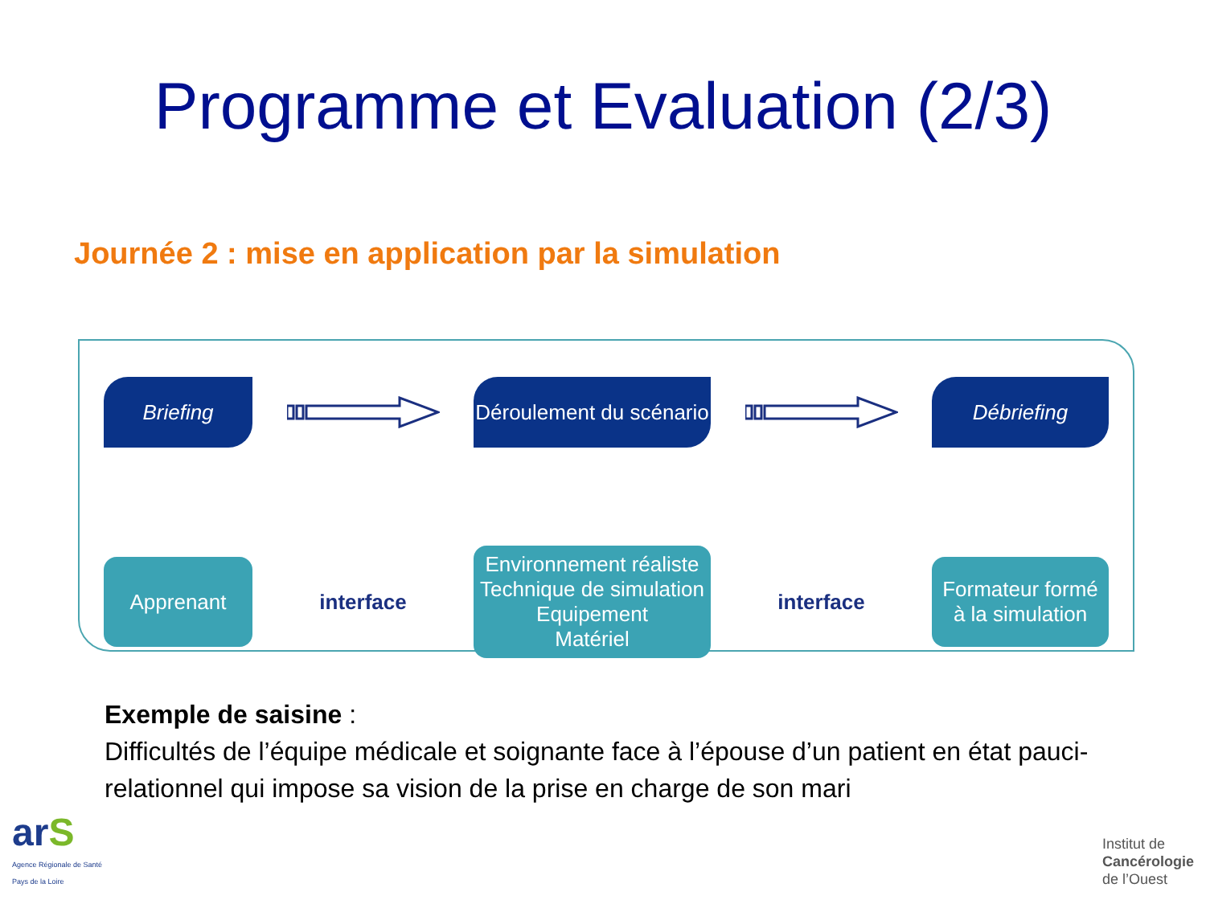Programme et Evaluation (2/3)
Journée 2 : mise en application par la simulation
Briefing
Déroulement du scénario
Débriefing
Apprenant
interface
Environnement réaliste
Technique de simulation
Equipement
Matériel
interface
Formateur formé
à la simulation
Exemple de saisine :
Difficultés de l’équipe médicale et soignante face à l’épouse d’un patient en état pauci-relationnel qui impose sa vision de la prise en charge de son mari
arS
Agence Régionale de Santé
Pays de la Loire
Institut de
Cancérologie
de l’Ouest